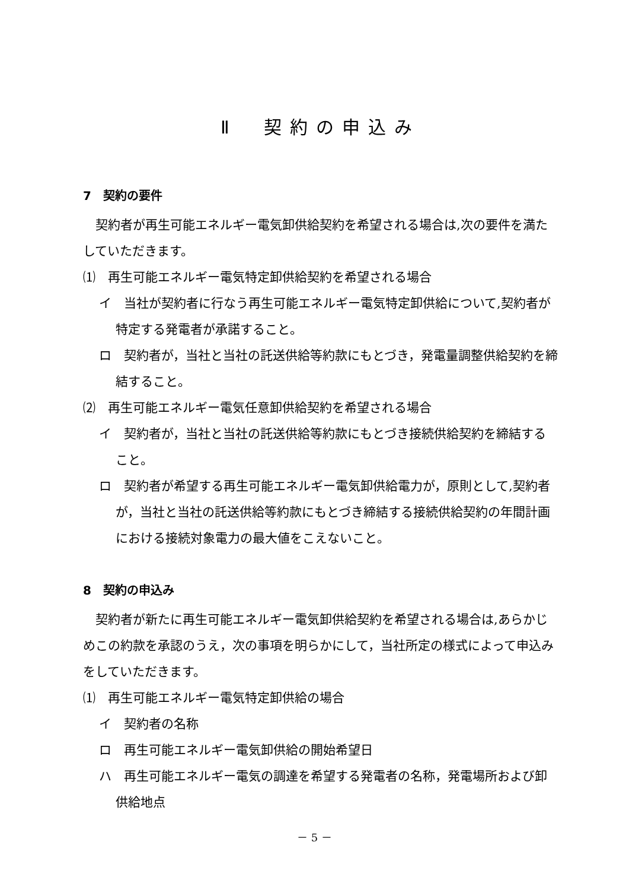Ⅱ　契約の申込み
7　契約の要件
契約者が再生可能エネルギー電気卸供給契約を希望される場合は,次の要件を満たしていただきます。
⑴　再生可能エネルギー電気特定卸供給契約を希望される場合
イ　当社が契約者に行なう再生可能エネルギー電気特定卸供給について,契約者が特定する発電者が承諾すること。
ロ　契約者が，当社と当社の託送供給等約款にもとづき，発電量調整供給契約を締結すること。
⑵　再生可能エネルギー電気任意卸供給契約を希望される場合
イ　契約者が，当社と当社の託送供給等約款にもとづき接続供給契約を締結すること。
ロ　契約者が希望する再生可能エネルギー電気卸供給電力が，原則として,契約者が，当社と当社の託送供給等約款にもとづき締結する接続供給契約の年間計画における接続対象電力の最大値をこえないこと。
8　契約の申込み
契約者が新たに再生可能エネルギー電気卸供給契約を希望される場合は,あらかじめこの約款を承認のうえ，次の事項を明らかにして，当社所定の様式によって申込みをしていただきます。
⑴　再生可能エネルギー電気特定卸供給の場合
イ　契約者の名称
ロ　再生可能エネルギー電気卸供給の開始希望日
ハ　再生可能エネルギー電気の調達を希望する発電者の名称，発電場所および卸供給地点
－ 5 －